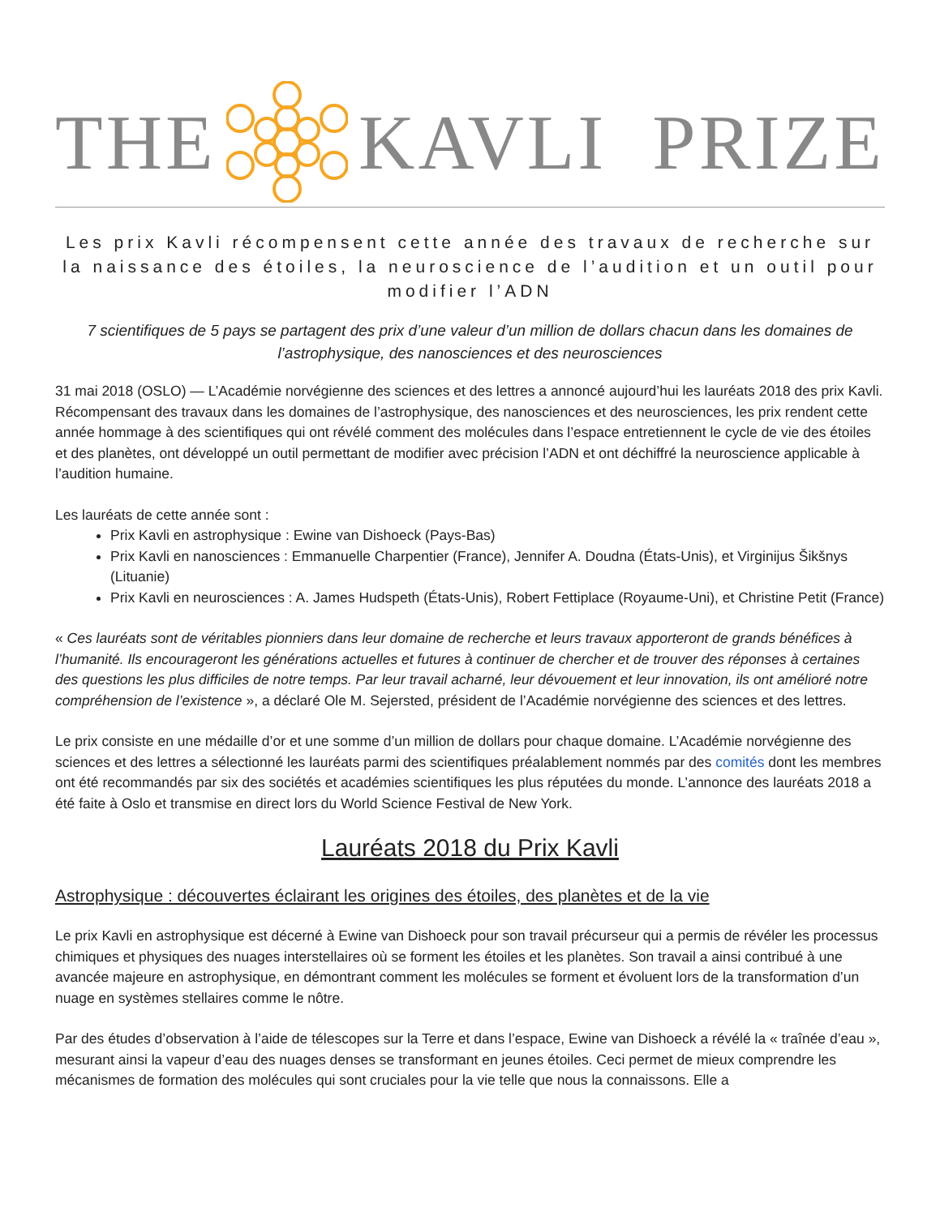THE KAVLI PRIZE
Les prix Kavli récompensent cette année des travaux de recherche sur la naissance des étoiles, la neuroscience de l’audition et un outil pour modifier l’ADN
7 scientifiques de 5 pays se partagent des prix d’une valeur d’un million de dollars chacun dans les domaines de l’astrophysique, des nanosciences et des neurosciences
31 mai 2018 (OSLO) — L’Académie norvégienne des sciences et des lettres a annoncé aujourd’hui les lauréats 2018 des prix Kavli. Récompensant des travaux dans les domaines de l’astrophysique, des nanosciences et des neurosciences, les prix rendent cette année hommage à des scientifiques qui ont révélé comment des molécules dans l’espace entretiennent le cycle de vie des étoiles et des planètes, ont développé un outil permettant de modifier avec précision l’ADN et ont déchiffré la neuroscience applicable à l’audition humaine.
Les lauréats de cette année sont :
Prix Kavli en astrophysique : Ewine van Dishoeck (Pays-Bas)
Prix Kavli en nanosciences : Emmanuelle Charpentier (France), Jennifer A. Doudna (États-Unis), et Virginijus Šikšnys (Lituanie)
Prix Kavli en neurosciences : A. James Hudspeth (États-Unis), Robert Fettiplace (Royaume-Uni), et Christine Petit (France)
« Ces lauréats sont de véritables pionniers dans leur domaine de recherche et leurs travaux apporteront de grands bénéfices à l’humanité. Ils encourageront les générations actuelles et futures à continuer de chercher et de trouver des réponses à certaines des questions les plus difficiles de notre temps. Par leur travail acharné, leur dévouement et leur innovation, ils ont amélioré notre compréhension de l’existence », a déclaré Ole M. Sejersted, président de l’Académie norvégienne des sciences et des lettres.
Le prix consiste en une médaille d’or et une somme d’un million de dollars pour chaque domaine. L’Académie norvégienne des sciences et des lettres a sélectionné les lauréats parmi des scientifiques préalablement nommés par des comités dont les membres ont été recommandés par six des sociétés et académies scientifiques les plus réputées du monde. L’annonce des lauréats 2018 a été faite à Oslo et transmise en direct lors du World Science Festival de New York.
Lauréats 2018 du Prix Kavli
Astrophysique : découvertes éclairant les origines des étoiles, des planètes et de la vie
Le prix Kavli en astrophysique est décerné à Ewine van Dishoeck pour son travail précurseur qui a permis de révéler les processus chimiques et physiques des nuages interstellaires où se forment les étoiles et les planètes. Son travail a ainsi contribué à une avancée majeure en astrophysique, en démontrant comment les molécules se forment et évoluent lors de la transformation d’un nuage en systèmes stellaires comme le nôtre.
Par des études d’observation à l’aide de télescopes sur la Terre et dans l’espace, Ewine van Dishoeck a révélé la « traînée d’eau », mesurant ainsi la vapeur d’eau des nuages denses se transformant en jeunes étoiles. Ceci permet de mieux comprendre les mécanismes de formation des molécules qui sont cruciales pour la vie telle que nous la connaissons. Elle a